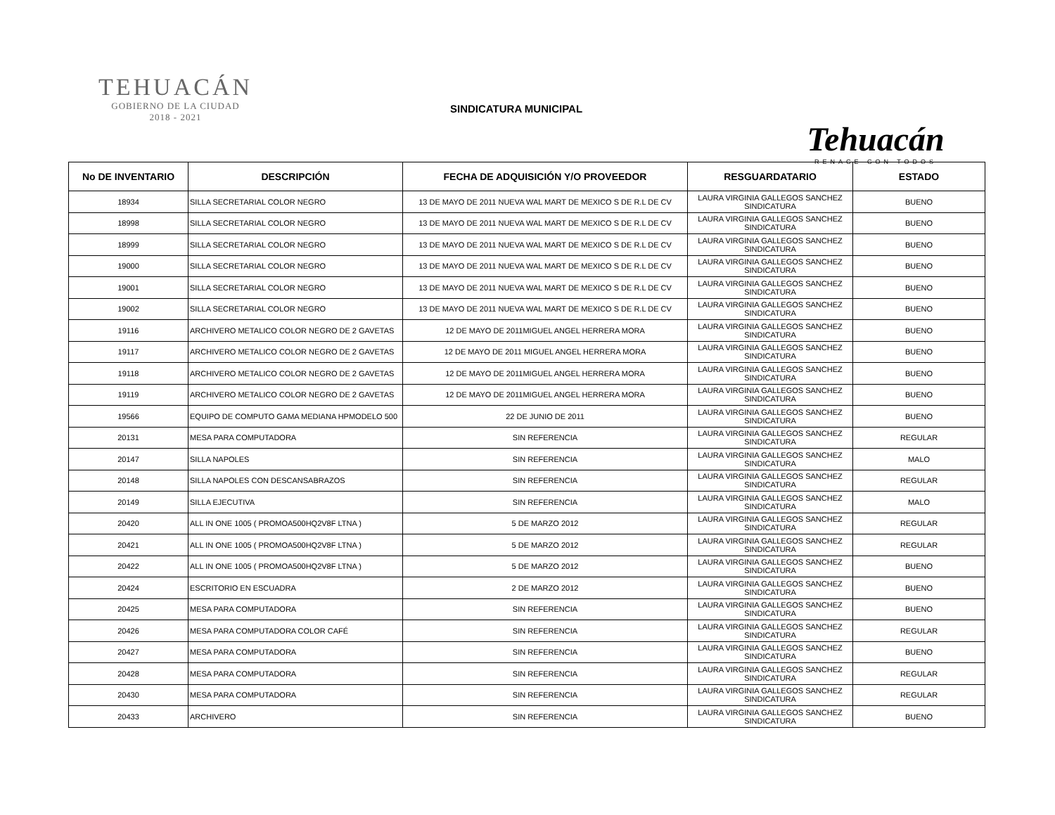TEHUACÁN
GOBIERNO DE LA CIUDAD
2018 - 2021
SINDICATURA MUNICIPAL
Tehuacán
RENACE CON TODOS
| No DE INVENTARIO | DESCRIPCIÓN | FECHA DE ADQUISICIÓN Y/O PROVEEDOR | RESGUARDATARIO | ESTADO |
| --- | --- | --- | --- | --- |
| 18934 | SILLA SECRETARIAL COLOR NEGRO | 13 DE MAYO DE 2011 NUEVA WAL MART DE MEXICO S DE R.L DE CV | LAURA VIRGINIA GALLEGOS SANCHEZ SINDICATURA | BUENO |
| 18998 | SILLA SECRETARIAL COLOR NEGRO | 13 DE MAYO DE 2011 NUEVA WAL MART DE MEXICO S DE R.L DE CV | LAURA VIRGINIA GALLEGOS SANCHEZ SINDICATURA | BUENO |
| 18999 | SILLA SECRETARIAL COLOR NEGRO | 13 DE MAYO DE 2011 NUEVA WAL MART DE MEXICO S DE R.L DE CV | LAURA VIRGINIA GALLEGOS SANCHEZ SINDICATURA | BUENO |
| 19000 | SILLA SECRETARIAL COLOR NEGRO | 13 DE MAYO DE 2011 NUEVA WAL MART DE MEXICO S DE R.L DE CV | LAURA VIRGINIA GALLEGOS SANCHEZ SINDICATURA | BUENO |
| 19001 | SILLA SECRETARIAL COLOR NEGRO | 13 DE MAYO DE 2011 NUEVA WAL MART DE MEXICO S DE R.L DE CV | LAURA VIRGINIA GALLEGOS SANCHEZ SINDICATURA | BUENO |
| 19002 | SILLA SECRETARIAL COLOR NEGRO | 13 DE MAYO DE 2011 NUEVA WAL MART DE MEXICO S DE R.L DE CV | LAURA VIRGINIA GALLEGOS SANCHEZ SINDICATURA | BUENO |
| 19116 | ARCHIVERO METALICO COLOR NEGRO DE 2 GAVETAS | 12 DE MAYO DE 2011MIGUEL ANGEL HERRERA MORA | LAURA VIRGINIA GALLEGOS SANCHEZ SINDICATURA | BUENO |
| 19117 | ARCHIVERO METALICO COLOR NEGRO DE 2 GAVETAS | 12 DE MAYO DE 2011 MIGUEL ANGEL HERRERA MORA | LAURA VIRGINIA GALLEGOS SANCHEZ SINDICATURA | BUENO |
| 19118 | ARCHIVERO METALICO COLOR NEGRO DE 2 GAVETAS | 12 DE MAYO DE 2011MIGUEL ANGEL HERRERA MORA | LAURA VIRGINIA GALLEGOS SANCHEZ SINDICATURA | BUENO |
| 19119 | ARCHIVERO METALICO COLOR NEGRO DE 2 GAVETAS | 12 DE MAYO DE 2011MIGUEL ANGEL HERRERA MORA | LAURA VIRGINIA GALLEGOS SANCHEZ SINDICATURA | BUENO |
| 19566 | EQUIPO DE COMPUTO GAMA MEDIANA HPMODELO 500 | 22 DE JUNIO DE 2011 | LAURA VIRGINIA GALLEGOS SANCHEZ SINDICATURA | BUENO |
| 20131 | MESA PARA COMPUTADORA | SIN REFERENCIA | LAURA VIRGINIA GALLEGOS SANCHEZ SINDICATURA | REGULAR |
| 20147 | SILLA NAPOLES | SIN REFERENCIA | LAURA VIRGINIA GALLEGOS SANCHEZ SINDICATURA | MALO |
| 20148 | SILLA NAPOLES CON DESCANSABRAZOS | SIN REFERENCIA | LAURA VIRGINIA GALLEGOS SANCHEZ SINDICATURA | REGULAR |
| 20149 | SILLA EJECUTIVA | SIN REFERENCIA | LAURA VIRGINIA GALLEGOS SANCHEZ SINDICATURA | MALO |
| 20420 | ALL IN ONE 1005 ( PROMOA500HQ2V8F LTNA ) | 5 DE MARZO 2012 | LAURA VIRGINIA GALLEGOS SANCHEZ SINDICATURA | REGULAR |
| 20421 | ALL IN ONE 1005 ( PROMOA500HQ2V8F LTNA ) | 5 DE MARZO 2012 | LAURA VIRGINIA GALLEGOS SANCHEZ SINDICATURA | REGULAR |
| 20422 | ALL IN ONE 1005 ( PROMOA500HQ2V8F LTNA ) | 5 DE MARZO 2012 | LAURA VIRGINIA GALLEGOS SANCHEZ SINDICATURA | BUENO |
| 20424 | ESCRITORIO EN ESCUADRA | 2 DE MARZO 2012 | LAURA VIRGINIA GALLEGOS SANCHEZ SINDICATURA | BUENO |
| 20425 | MESA PARA COMPUTADORA | SIN REFERENCIA | LAURA VIRGINIA GALLEGOS SANCHEZ SINDICATURA | BUENO |
| 20426 | MESA PARA COMPUTADORA COLOR CAFÉ | SIN REFERENCIA | LAURA VIRGINIA GALLEGOS SANCHEZ SINDICATURA | REGULAR |
| 20427 | MESA PARA COMPUTADORA | SIN REFERENCIA | LAURA VIRGINIA GALLEGOS SANCHEZ SINDICATURA | BUENO |
| 20428 | MESA PARA COMPUTADORA | SIN REFERENCIA | LAURA VIRGINIA GALLEGOS SANCHEZ SINDICATURA | REGULAR |
| 20430 | MESA PARA COMPUTADORA | SIN REFERENCIA | LAURA VIRGINIA GALLEGOS SANCHEZ SINDICATURA | REGULAR |
| 20433 | ARCHIVERO | SIN REFERENCIA | LAURA VIRGINIA GALLEGOS SANCHEZ SINDICATURA | BUENO |